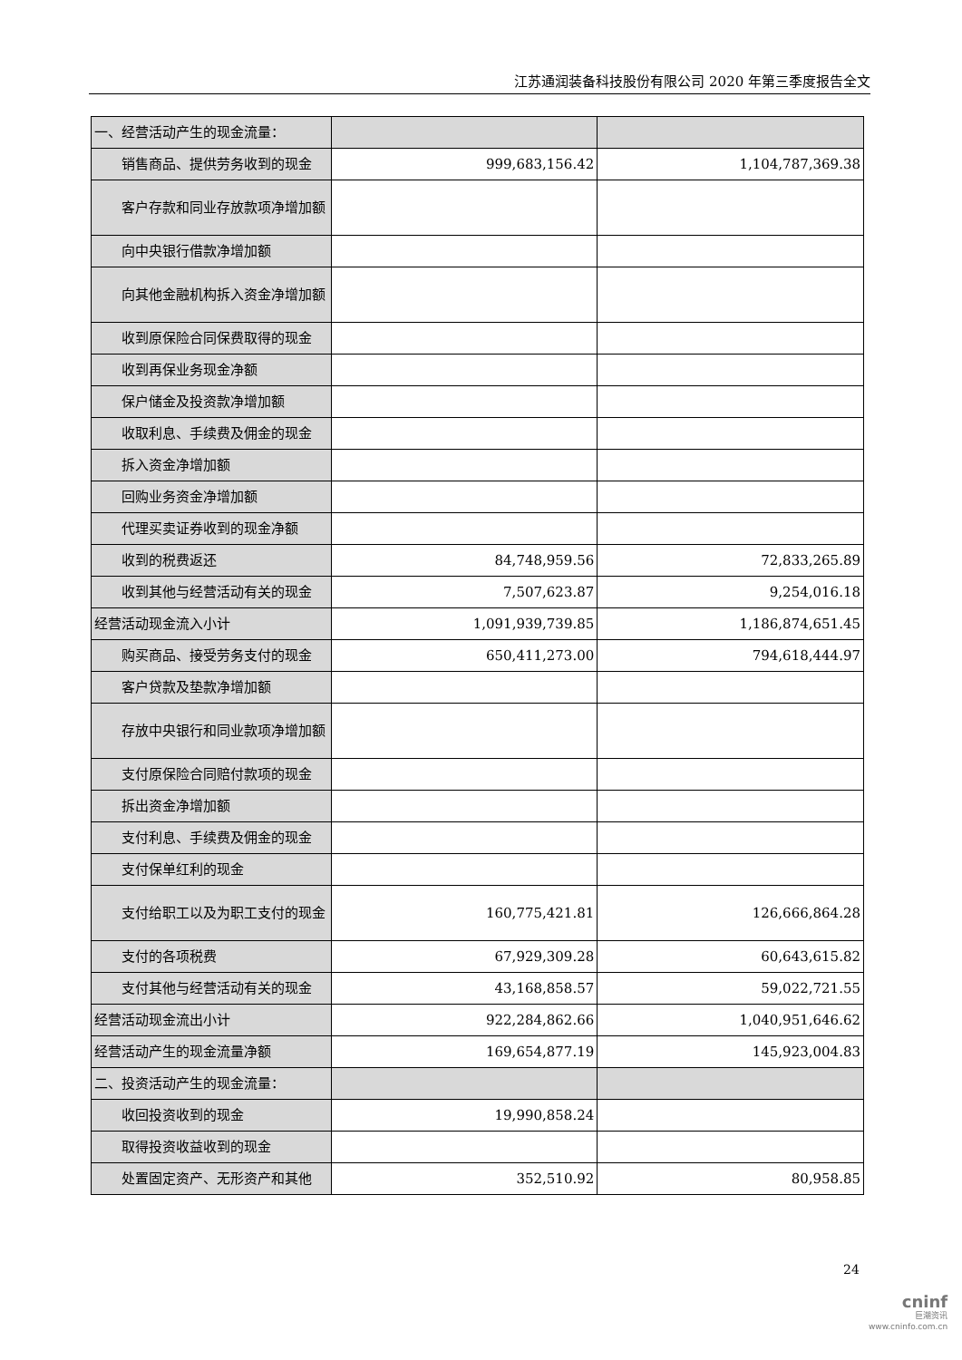江苏通润装备科技股份有限公司 2020 年第三季度报告全文
| 一、经营活动产生的现金流量： | | |
| 销售商品、提供劳务收到的现金 | 999,683,156.42 | 1,104,787,369.38 |
| 客户存款和同业存放款项净增加额 | | |
| 向中央银行借款净增加额 | | |
| 向其他金融机构拆入资金净增加额 | | |
| 收到原保险合同保费取得的现金 | | |
| 收到再保业务现金净额 | | |
| 保户储金及投资款净增加额 | | |
| 收取利息、手续费及佣金的现金 | | |
| 拆入资金净增加额 | | |
| 回购业务资金净增加额 | | |
| 代理买卖证券收到的现金净额 | | |
| 收到的税费返还 | 84,748,959.56 | 72,833,265.89 |
| 收到其他与经营活动有关的现金 | 7,507,623.87 | 9,254,016.18 |
| 经营活动现金流入小计 | 1,091,939,739.85 | 1,186,874,651.45 |
| 购买商品、接受劳务支付的现金 | 650,411,273.00 | 794,618,444.97 |
| 客户贷款及垫款净增加额 | | |
| 存放中央银行和同业款项净增加额 | | |
| 支付原保险合同赔付款项的现金 | | |
| 拆出资金净增加额 | | |
| 支付利息、手续费及佣金的现金 | | |
| 支付保单红利的现金 | | |
| 支付给职工以及为职工支付的现金 | 160,775,421.81 | 126,666,864.28 |
| 支付的各项税费 | 67,929,309.28 | 60,643,615.82 |
| 支付其他与经营活动有关的现金 | 43,168,858.57 | 59,022,721.55 |
| 经营活动现金流出小计 | 922,284,862.66 | 1,040,951,646.62 |
| 经营活动产生的现金流量净额 | 169,654,877.19 | 145,923,004.83 |
| 二、投资活动产生的现金流量： | | |
| 收回投资收到的现金 | 19,990,858.24 | |
| 取得投资收益收到的现金 | | |
| 处置固定资产、无形资产和其他 | 352,510.92 | 80,958.85 |
24
cninf
巨潮资讯
www.cninfo.com.cn